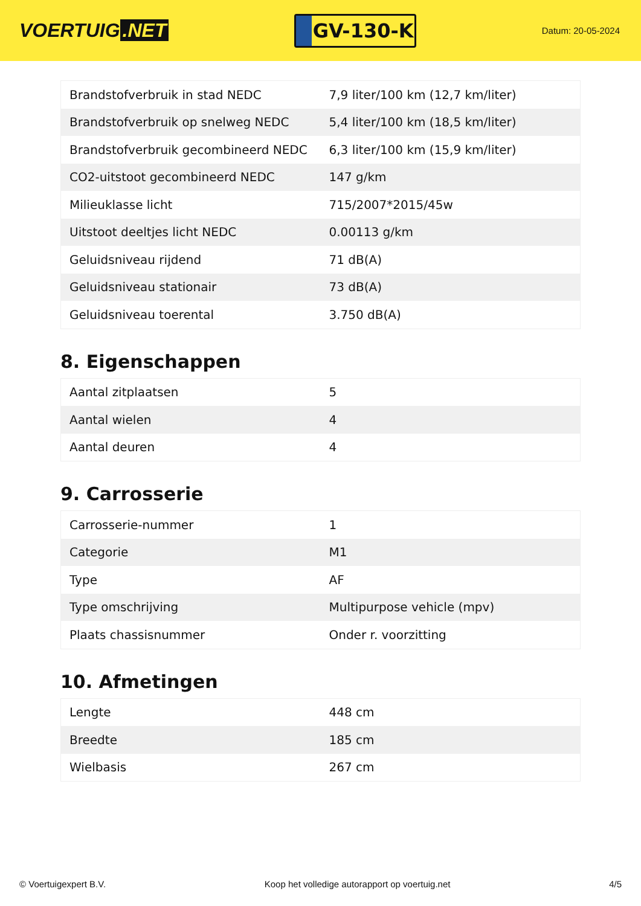VOERTUIG.NET
GV-130-K
Datum: 20-05-2024
| Brandstofverbruik in stad NEDC | 7,9 liter/100 km (12,7 km/liter) |
| Brandstofverbruik op snelweg NEDC | 5,4 liter/100 km (18,5 km/liter) |
| Brandstofverbruik gecombineerd NEDC | 6,3 liter/100 km (15,9 km/liter) |
| CO2-uitstoot gecombineerd NEDC | 147 g/km |
| Milieuklasse licht | 715/2007*2015/45w |
| Uitstoot deeltjes licht NEDC | 0.00113 g/km |
| Geluidsniveau rijdend | 71 dB(A) |
| Geluidsniveau stationair | 73 dB(A) |
| Geluidsniveau toerental | 3.750 dB(A) |
8. Eigenschappen
| Aantal zitplaatsen | 5 |
| Aantal wielen | 4 |
| Aantal deuren | 4 |
9. Carrosserie
| Carrosserie-nummer | 1 |
| Categorie | M1 |
| Type | AF |
| Type omschrijving | Multipurpose vehicle (mpv) |
| Plaats chassisnummer | Onder r. voorzitting |
10. Afmetingen
| Lengte | 448 cm |
| Breedte | 185 cm |
| Wielbasis | 267 cm |
© Voertuigexpert B.V. Koop het volledige autorapport op voertuig.net 4/5